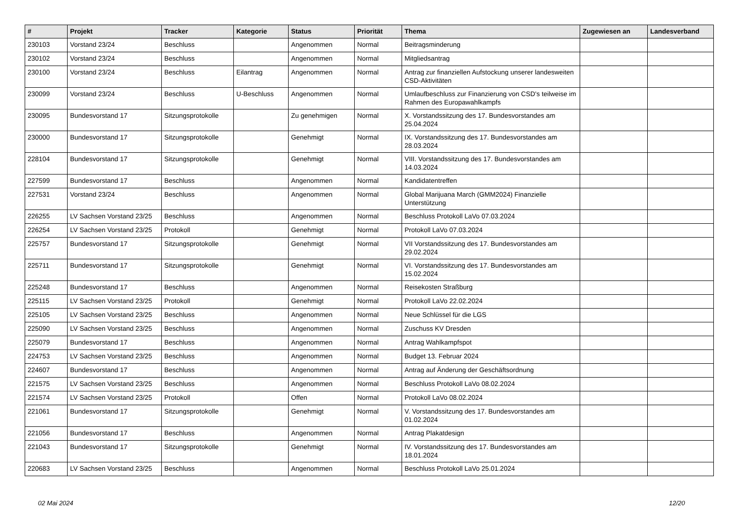| # | Projekt | Tracker | Kategorie | Status | Priorität | Thema | Zugewiesen an | Landesverband |
| --- | --- | --- | --- | --- | --- | --- | --- | --- |
| 230103 | Vorstand 23/24 | Beschluss | | Angenommen | Normal | Beitragsminderung | | |
| 230102 | Vorstand 23/24 | Beschluss | | Angenommen | Normal | Mitgliedsantrag | | |
| 230100 | Vorstand 23/24 | Beschluss | Eilantrag | Angenommen | Normal | Antrag zur finanziellen Aufstockung unserer landesweiten CSD-Aktivitäten | | |
| 230099 | Vorstand 23/24 | Beschluss | U-Beschluss | Angenommen | Normal | Umlaufbeschluss zur Finanzierung von CSD's teilweise im Rahmen des Europawahlkampfs | | |
| 230095 | Bundesvorstand 17 | Sitzungsprotokolle | | Zu genehmigen | Normal | X. Vorstandssitzung des 17. Bundesvorstandes am 25.04.2024 | | |
| 230000 | Bundesvorstand 17 | Sitzungsprotokolle | | Genehmigt | Normal | IX. Vorstandssitzung des 17. Bundesvorstandes am 28.03.2024 | | |
| 228104 | Bundesvorstand 17 | Sitzungsprotokolle | | Genehmigt | Normal | VIII. Vorstandssitzung des 17. Bundesvorstandes am 14.03.2024 | | |
| 227599 | Bundesvorstand 17 | Beschluss | | Angenommen | Normal | Kandidatentreffen | | |
| 227531 | Vorstand 23/24 | Beschluss | | Angenommen | Normal | Global Marijuana March (GMM2024) Finanzielle Unterstützung | | |
| 226255 | LV Sachsen Vorstand 23/25 | Beschluss | | Angenommen | Normal | Beschluss Protokoll LaVo 07.03.2024 | | |
| 226254 | LV Sachsen Vorstand 23/25 | Protokoll | | Genehmigt | Normal | Protokoll LaVo 07.03.2024 | | |
| 225757 | Bundesvorstand 17 | Sitzungsprotokolle | | Genehmigt | Normal | VII Vorstandssitzung des 17. Bundesvorstandes am 29.02.2024 | | |
| 225711 | Bundesvorstand 17 | Sitzungsprotokolle | | Genehmigt | Normal | VI. Vorstandssitzung des 17. Bundesvorstandes am 15.02.2024 | | |
| 225248 | Bundesvorstand 17 | Beschluss | | Angenommen | Normal | Reisekosten Straßburg | | |
| 225115 | LV Sachsen Vorstand 23/25 | Protokoll | | Genehmigt | Normal | Protokoll LaVo 22.02.2024 | | |
| 225105 | LV Sachsen Vorstand 23/25 | Beschluss | | Angenommen | Normal | Neue Schlüssel für die LGS | | |
| 225090 | LV Sachsen Vorstand 23/25 | Beschluss | | Angenommen | Normal | Zuschuss KV Dresden | | |
| 225079 | Bundesvorstand 17 | Beschluss | | Angenommen | Normal | Antrag Wahlkampfspot | | |
| 224753 | LV Sachsen Vorstand 23/25 | Beschluss | | Angenommen | Normal | Budget 13. Februar 2024 | | |
| 224607 | Bundesvorstand 17 | Beschluss | | Angenommen | Normal | Antrag auf Änderung der Geschäftsordnung | | |
| 221575 | LV Sachsen Vorstand 23/25 | Beschluss | | Angenommen | Normal | Beschluss Protokoll LaVo 08.02.2024 | | |
| 221574 | LV Sachsen Vorstand 23/25 | Protokoll | | Offen | Normal | Protokoll LaVo 08.02.2024 | | |
| 221061 | Bundesvorstand 17 | Sitzungsprotokolle | | Genehmigt | Normal | V. Vorstandssitzung des 17. Bundesvorstandes am 01.02.2024 | | |
| 221056 | Bundesvorstand 17 | Beschluss | | Angenommen | Normal | Antrag Plakatdesign | | |
| 221043 | Bundesvorstand 17 | Sitzungsprotokolle | | Genehmigt | Normal | IV. Vorstandssitzung des 17. Bundesvorstandes am 18.01.2024 | | |
| 220683 | LV Sachsen Vorstand 23/25 | Beschluss | | Angenommen | Normal | Beschluss Protokoll LaVo 25.01.2024 | | |
02 Mai 2024 12/20